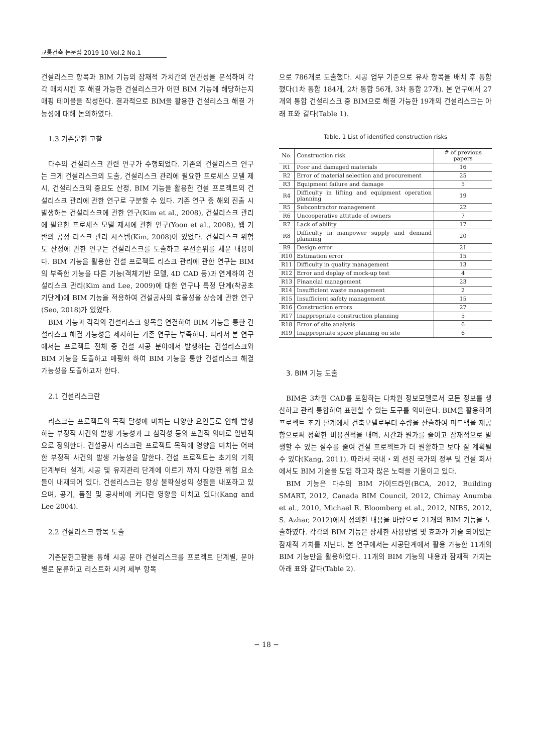교통건축 논문집 2019 10 Vol.2 No.1
건설리스크 항목과 BIM 기능의 잠재적 가치간의 연관성을 분석하여 각각 매치시킨 후 해결 가능한 건설리스크가 어떤 BIM 기능에 해당하는지 매핑 테이블을 작성한다. 결과적으로 BIM을 활용한 건설리스크 해결 가능성에 대해 논의하였다.
1.3 기존문헌 고찰
다수의 건설리스크 관련 연구가 수행되었다. 기존의 건설리스크 연구는 크게 건설리스크의 도출, 건설리스크 관리에 필요한 프로세스 모델 제시, 건설리스크의 중요도 산정, BIM 기능을 활용한 건설 프로젝트의 건설리스크 관리에 관한 연구로 구분할 수 있다. 기존 연구 중 해외 진출 시 발생하는 건설리스크에 관한 연구(Kim et al., 2008), 건설리스크 관리에 필요한 프로세스 모델 제시에 관한 연구(Yoon et al., 2008), 웹 기반의 공정 리스크 관리 시스템(Kim, 2008)이 있었다. 건설리스크 위험도 산정에 관한 연구는 건설리스크를 도출하고 우선순위를 세운 내용이다. BIM 기능을 활용한 건설 프로젝트 리스크 관리에 관한 연구는 BIM의 부족한 기능을 다른 기능(객체기반 모델, 4D CAD 등)과 연계하여 건설리스크 관리(Kim and Lee, 2009)에 대한 연구나 특정 단계(착공초기단계)에 BIM 기능을 적용하여 건설공사의 효율성을 상승에 관한 연구(Seo, 2018)가 있었다.
BIM 기능과 각각의 건설리스크 항목을 연결하여 BIM 기능을 통한 건설리스크 해결 가능성을 제시하는 기존 연구는 부족하다. 따라서 본 연구에서는 프로젝트 전체 중 건설 시공 분야에서 발생하는 건설리스크와 BIM 기능을 도출하고 매핑화 하여 BIM 기능을 통한 건설리스크 해결 가능성을 도출하고자 한다.
2.1 건설리스크란
리스크는 프로젝트의 목적 달성에 미치는 다양한 요인들로 인해 발생하는 부정적 사건의 발생 가능성과 그 심각성 등의 포괄적 의미로 일반적으로 정의한다. 건설공사 리스크란 프로젝트 목적에 영향을 미치는 어떠한 부정적 사건의 발생 가능성을 말한다. 건설 프로젝트는 초기의 기획 단계부터 설계, 시공 및 유지관리 단계에 이르기 까지 다양한 위험 요소들이 내재되어 있다. 건설리스크는 항상 불확실성의 성질을 내포하고 있으며, 공기, 품질 및 공사비에 커다란 영향을 미치고 있다(Kang and Lee 2004).
2.2 건설리스크 항목 도출
기존문헌고찰을 통해 시공 분야 건설리스크를 프로젝트 단계별, 분야별로 분류하고 리스트화 시켜 세부 항목
으로 786개로 도출했다. 시공 업무 기준으로 유사 항목을 배치 후 통합했다(1차 통합 184개, 2차 통합 56개, 3차 통합 27개). 본 연구에서 27개의 통합 건설리스크 중 BIM으로 해결 가능한 19개의 건설리스크는 아래 표와 같다(Table 1).
Table. 1 List of identified construction risks
| No. | Construction risk | # of previous papers |
| --- | --- | --- |
| R1 | Poor and damaged materials | 16 |
| R2 | Error of material selection and procurement | 25 |
| R3 | Equipment failure and damage | 5 |
| R4 | Difficulty in lifting and equipment operation planning | 19 |
| R5 | Subcontractor management | 22 |
| R6 | Uncooperative attitude of owners | 7 |
| R7 | Lack of ability | 17 |
| R8 | Difficulty in manpower supply and demand planning | 20 |
| R9 | Design error | 21 |
| R10 | Estimation error | 15 |
| R11 | Difficulty in quality management | 13 |
| R12 | Error and deplay of mock-up test | 4 |
| R13 | Financial management | 23 |
| R14 | Insufficient waste management | 2 |
| R15 | Insufficient safety management | 15 |
| R16 | Construction errors | 27 |
| R17 | Inappropriate construction planning | 5 |
| R18 | Error of site analysis | 6 |
| R19 | Inappropriate space planning on site | 6 |
3. BIM 기능 도출
BIM은 3차원 CAD를 포함하는 다차원 정보모델로서 모든 정보를 생산하고 관리 통합하여 표현할 수 있는 도구를 의미한다. BIM을 활용하여 프로젝트 초기 단계에서 건축모델로부터 수량을 산출하여 피드백을 제공함으로써 정확한 비용견적을 내며, 시간과 원가를 줄이고 잠재적으로 발생할 수 있는 실수를 줄여 건설 프로젝트가 더 원활하고 보다 잘 계획될 수 있다(Kang, 2011). 따라서 국내・외 선진 국가의 정부 및 건설 회사에서도 BIM 기술을 도입 하고자 많은 노력을 기울이고 있다.
BIM 기능은 다수의 BIM 가이드라인(BCA, 2012, Building SMART, 2012, Canada BIM Council, 2012, Chimay Anumba et al., 2010, Michael R. Bloomberg et al., 2012, NIBS, 2012, S. Azhar, 2012)에서 정의한 내용을 바탕으로 21개의 BIM 기능을 도출하였다. 각각의 BIM 기능은 상세한 사용방법 및 효과가 기술 되어있는 잠재적 가치를 지닌다. 본 연구에서는 시공단계에서 활용 가능한 11개의 BIM 기능만을 활용하였다. 11개의 BIM 기능의 내용과 잠재적 가치는 아래 표와 같다(Table 2).
− 18 −